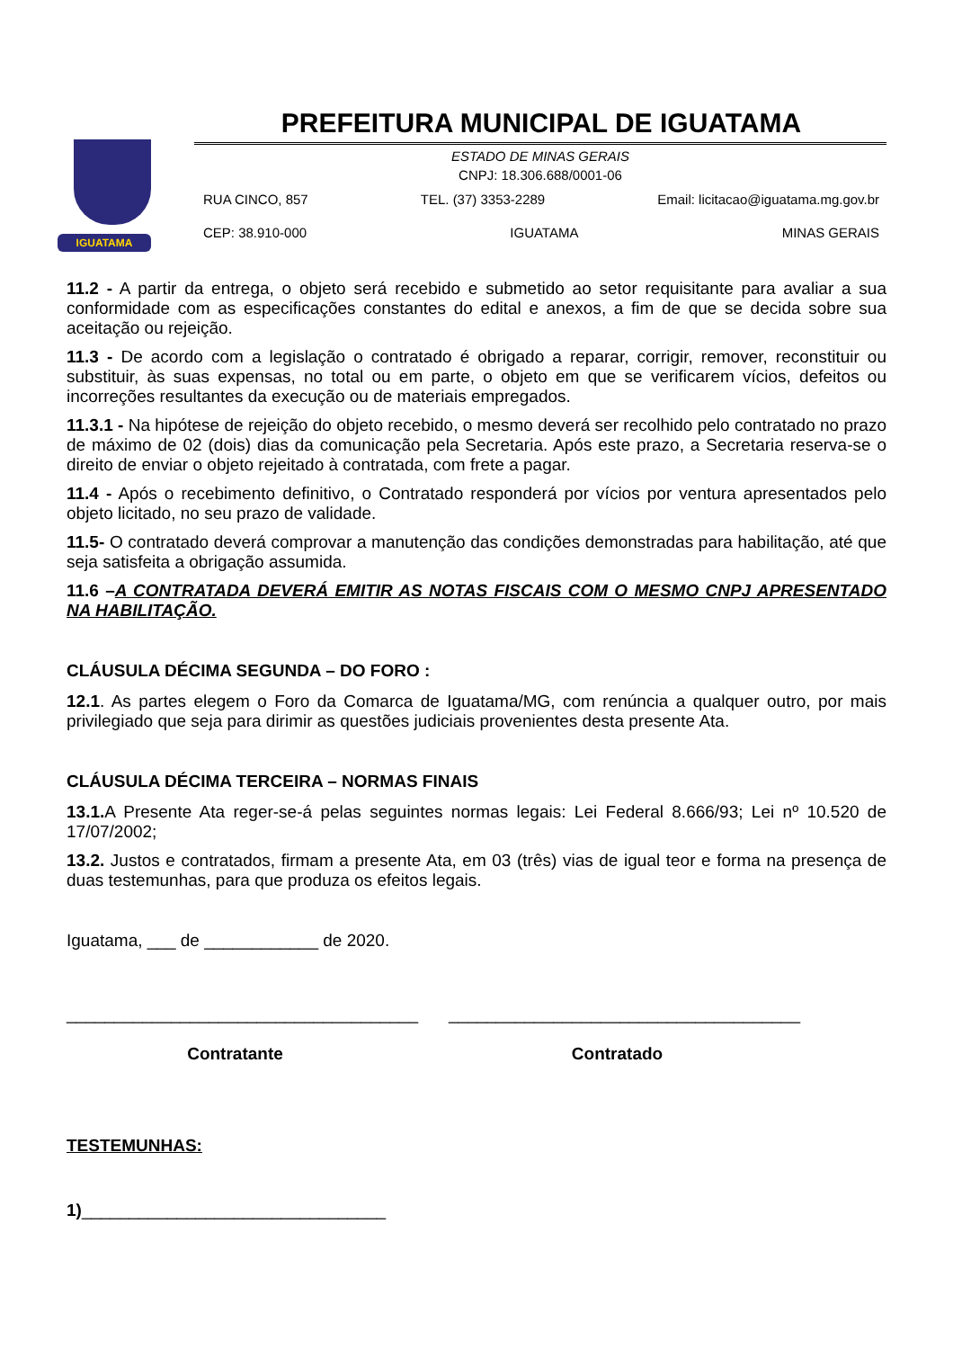IGUATAMA
PREFEITURA MUNICIPAL DE IGUATAMA
ESTADO DE MINAS GERAIS
CNPJ: 18.306.688/0001-06
RUA CINCO, 857 TEL. (37) 3353-2289 Email: licitacao@iguatama.mg.gov.br
CEP: 38.910-000 IGUATAMA MINAS GERAIS
11.2 - A partir da entrega, o objeto será recebido e submetido ao setor requisitante para avaliar a sua conformidade com as especificações constantes do edital e anexos, a fim de que se decida sobre sua aceitação ou rejeição.
11.3 - De acordo com a legislação o contratado é obrigado a reparar, corrigir, remover, reconstituir ou substituir, às suas expensas, no total ou em parte, o objeto em que se verificarem vícios, defeitos ou incorreções resultantes da execução ou de materiais empregados.
11.3.1 - Na hipótese de rejeição do objeto recebido, o mesmo deverá ser recolhido pelo contratado no prazo de máximo de 02 (dois) dias da comunicação pela Secretaria. Após este prazo, a Secretaria reserva-se o direito de enviar o objeto rejeitado à contratada, com frete a pagar.
11.4 - Após o recebimento definitivo, o Contratado responderá por vícios por ventura apresentados pelo objeto licitado, no seu prazo de validade.
11.5- O contratado deverá comprovar a manutenção das condições demonstradas para habilitação, até que seja satisfeita a obrigação assumida.
11.6 –A CONTRATADA DEVERÁ EMITIR AS NOTAS FISCAIS COM O MESMO CNPJ APRESENTADO NA HABILITAÇÃO.
CLÁUSULA DÉCIMA SEGUNDA – DO FORO :
12.1. As partes elegem o Foro da Comarca de Iguatama/MG, com renúncia a qualquer outro, por mais privilegiado que seja para dirimir as questões judiciais provenientes desta presente Ata.
CLÁUSULA DÉCIMA TERCEIRA – NORMAS FINAIS
13.1. A Presente Ata reger-se-á pelas seguintes normas legais: Lei Federal 8.666/93; Lei nº 10.520 de 17/07/2002;
13.2. Justos e contratados, firmam a presente Ata, em 03 (três) vias de igual teor e forma na presença de duas testemunhas, para que produza os efeitos legais.
Iguatama, ___ de ____________ de 2020.
_____________________________________
Contratante
_____________________________________
Contratado
TESTEMUNHAS:
1)________________________________